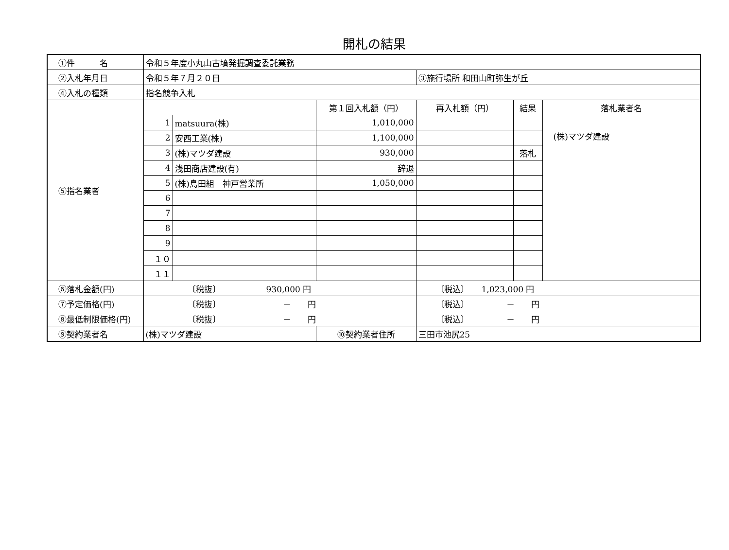開札の結果
| ①件 名 | 令和５年度小丸山古墳発掘調査委託業務 | | | | | |
| ②入札年月日 | 令和５年７月２０日 | | | ③施行場所 和田山町弥生が丘 | | |
| ④入札の種類 | 指名競争入札 | | | | | |
| ⑤指名業者 | | | 第１回入札額（円） | 再入札額（円） | 結果 | 落札業者名 |
| | 1 | matsuura(株) | 1,010,000 | | | (株)マツダ建設 |
| | 2 | 安西工業(株) | 1,100,000 | | | |
| | 3 | (株)マツダ建設 | 930,000 | | 落札 | |
| | 4 | 浅田商店建設(有) | 辞退 | | | |
| | 5 | (株)島田組 神戸営業所 | 1,050,000 | | | |
| | 6 | | | | | |
| | 7 | | | | | |
| | 8 | | | | | |
| | 9 | | | | | |
| | １０ | | | | | |
| | １１ | | | | | |
| ⑥落札金額(円) | 〔税抜〕 930,000 円 | | | 〔税込〕 1,023,000 円 | | |
| ⑦予定価格(円) | 〔税抜〕 － 円 | | | 〔税込〕 － 円 | | |
| ⑧最低制限価格(円) | 〔税抜〕 － 円 | | | 〔税込〕 － 円 | | |
| ⑨契約業者名 | (株)マツダ建設 | | ⑩契約業者住所 | 三田市池尻25 | | |